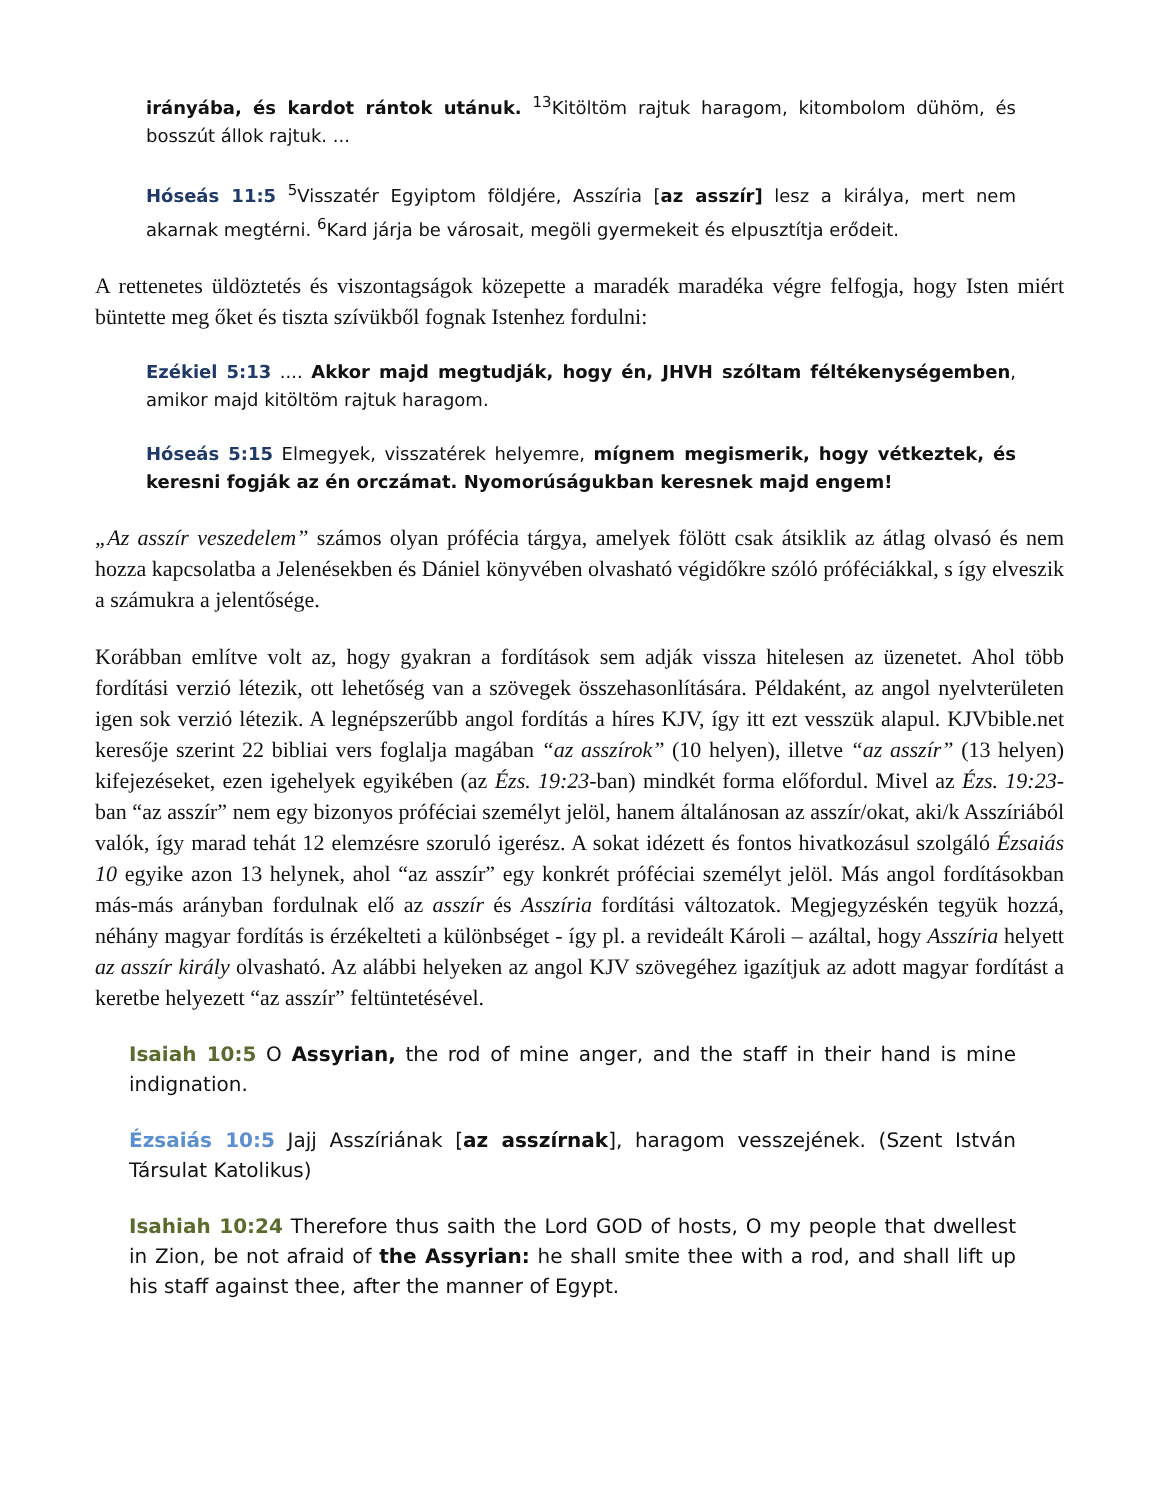irányába, és kardot rántok utánuk. <sup>13</sup>Kitöltöm rajtuk haragom, kitombolom dühöm, és bosszút állok rajtuk. ...
Hóseás 11:5 <sup>5</sup>Visszatér Egyiptom földjére, Asszíria [az asszír] lesz a királya, mert nem akarnak megtérni. <sup>6</sup>Kard járja be városait, megöli gyermekeit és elpusztítja erődeit.
A rettenetes üldöztetés és viszontagságok közepette a maradék maradéka végre felfogja, hogy Isten miért büntette meg őket és tiszta szívükből fognak Istenhez fordulni:
Ezékiel 5:13 .... Akkor majd megtudják, hogy én, JHVH szóltam féltékenységemben, amikor majd kitöltöm rajtuk haragom.
Hóseás 5:15 Elmegyek, visszatérek helyemre, mígnem megismerik, hogy vétkeztek, és keresni fogják az én orczámat. Nyomorúságukban keresnek majd engem!
„Az asszír veszedelem” számos olyan prófécia tárgya, amelyek fölött csak átsiklik az átlag olvasó és nem hozza kapcsolatba a Jelenésekben és Dániel könyvében olvasható végidőkre szóló próféciákkal, s így elveszik a számukra a jelentősége.
Korábban említve volt az, hogy gyakran a fordítások sem adják vissza hitelesen az üzenetet. Ahol több fordítási verzió létezik, ott lehetőség van a szövegek összehasonlítására. Példaként, az angol nyelvterületen igen sok verzió létezik. A legnépszerűbb angol fordítás a híres KJV, így itt ezt vesszük alapul. KJVbible.net keresője szerint 22 bibliai vers foglalja magában “az asszírok” (10 helyen), illetve “az asszír” (13 helyen) kifejezéseket, ezen igehelyek egyikében (az Ézs. 19:23-ban) mindkét forma előfordul. Mivel az Ézs. 19:23-ban “az asszír” nem egy bizonyos próféciai személyt jelöl, hanem általánosan az asszír/okat, aki/k Asszíriából valók, így marad tehát 12 elemzésre szoruló igerész. A sokat idézett és fontos hivatkozásul szolgáló Ézsaiás 10 egyike azon 13 helynek, ahol “az asszír” egy konkrét próféciai személyt jelöl. Más angol fordításokban más-más arányban fordulnak elő az asszír és Asszíria fordítási változatok. Megjegyzéskén tegyük hozzá, néhány magyar fordítás is érzékelteti a különbséget - így pl. a revideált Károli – azáltal, hogy Asszíria helyett az asszír király olvasható. Az alábbi helyeken az angol KJV szövegéhez igazítjuk az adott magyar fordítást a keretbe helyezett “az asszír” feltüntetésével.
Isaiah 10:5 O Assyrian, the rod of mine anger, and the staff in their hand is mine indignation.
Ézsaiás 10:5 Jajj Asszíriának [az asszírnak], haragom vesszejének. (Szent István Társulat Katolikus)
Isahiah 10:24 Therefore thus saith the Lord GOD of hosts, O my people that dwellest in Zion, be not afraid of the Assyrian: he shall smite thee with a rod, and shall lift up his staff against thee, after the manner of Egypt.